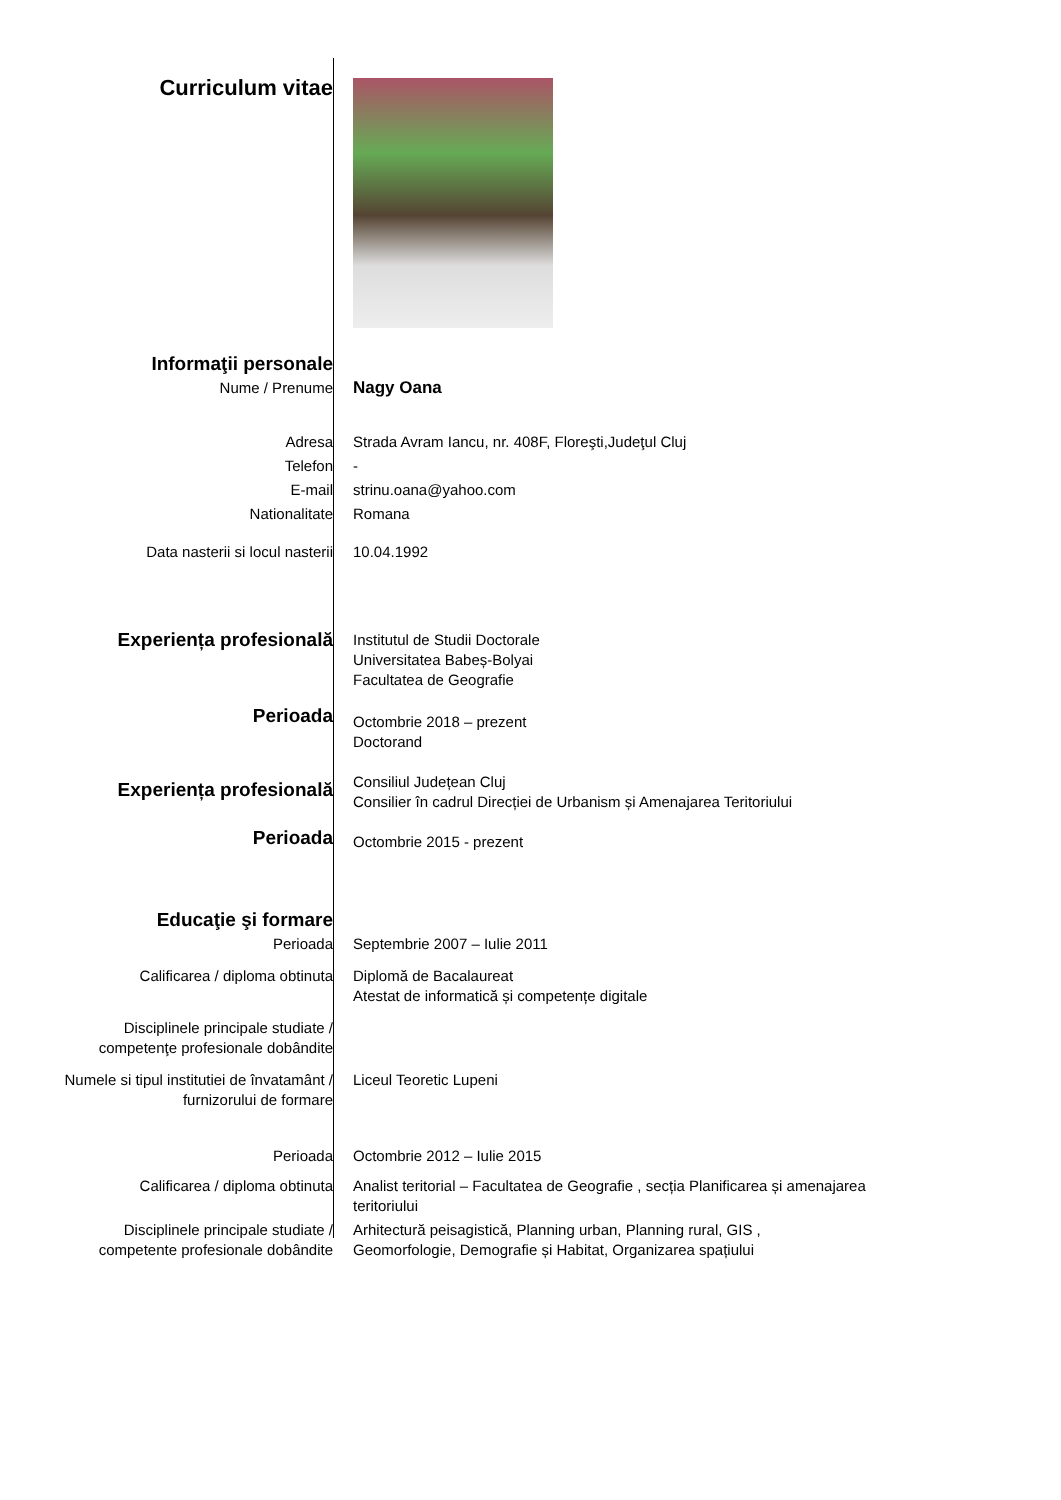| Curriculum vitae | |
| Informaţii personale | |
| Nume / Prenume | Nagy Oana |
| Adresa | Strada Avram Iancu, nr. 408F, Floreşti,Judeţul Cluj |
| Telefon | - |
| E-mail | strinu.oana@yahoo.com |
| Nationalitate | Romana |
| Data nasterii si locul nasterii | 10.04.1992 |
| Experiența profesională | Institutul de Studii Doctorale Universitatea Babeș-Bolyai Facultatea de Geografie |
| Perioada | Octombrie 2018 – prezent Doctorand |
| Experiența profesională | Consiliul Județean Cluj Consilier în cadrul Direcției de Urbanism și Amenajarea Teritoriului |
| Perioada | Octombrie 2015 - prezent |
| Educaţie şi formare | |
| Perioada | Septembrie 2007 – Iulie 2011 |
| Calificarea / diploma obtinuta | Diplomă de Bacalaureat Atestat de informatică și competențe digitale |
| Disciplinele principale studiate / competenţe profesionale dobândite | |
| Numele si tipul institutiei de învatamânt / furnizorului de formare | Liceul Teoretic Lupeni |
| Perioada | Octombrie 2012 – Iulie 2015 |
| Calificarea / diploma obtinuta | Analist teritorial – Facultatea de Geografie , secția Planificarea și amenajarea teritoriului |
| Disciplinele principale studiate / competente profesionale dobândite | Arhitectură peisagistică, Planning urban, Planning rural, GIS , Geomorfologie, Demografie și Habitat, Organizarea spațiului |